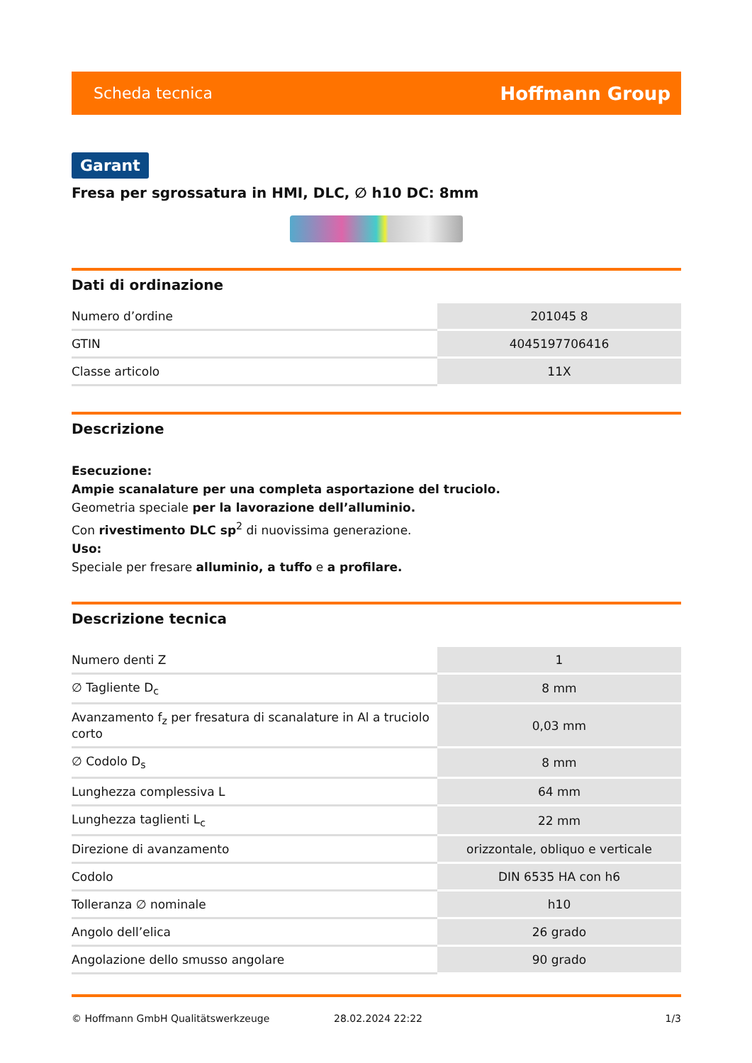Scheda tecnica Hoffmann Group
Garant
Fresa per sgrossatura in HMI, DLC, ∅ h10 DC: 8mm
Dati di ordinazione
| Numero d’ordine | 201045 8 |
| GTIN | 4045197706416 |
| Classe articolo | 11X |
Descrizione
Esecuzione:
Ampie scanalature per una completa asportazione del truciolo.
Geometria speciale per la lavorazione dell’alluminio.
Con rivestimento DLC sp<sup>2</sup> di nuovissima generazione.
Uso:
Speciale per fresare alluminio, a tuffo e a profilare.
Descrizione tecnica
| Numero denti Z | 1 |
| ∅ Tagliente D<sub>c</sub> | 8 mm |
| Avanzamento f<sub>z</sub> per fresatura di scanalature in Al a truciolo corto | 0,03 mm |
| ∅ Codolo D<sub>s</sub> | 8 mm |
| Lunghezza complessiva L | 64 mm |
| Lunghezza taglienti L<sub>c</sub> | 22 mm |
| Direzione di avanzamento | orizzontale, obliquo e verticale |
| Codolo | DIN 6535 HA con h6 |
| Tolleranza ∅ nominale | h10 |
| Angolo dell’elica | 26 grado |
| Angolazione dello smusso angolare | 90 grado |
© Hoffmann GmbH Qualitätswerkzeuge 28.02.2024 22:22 1/3